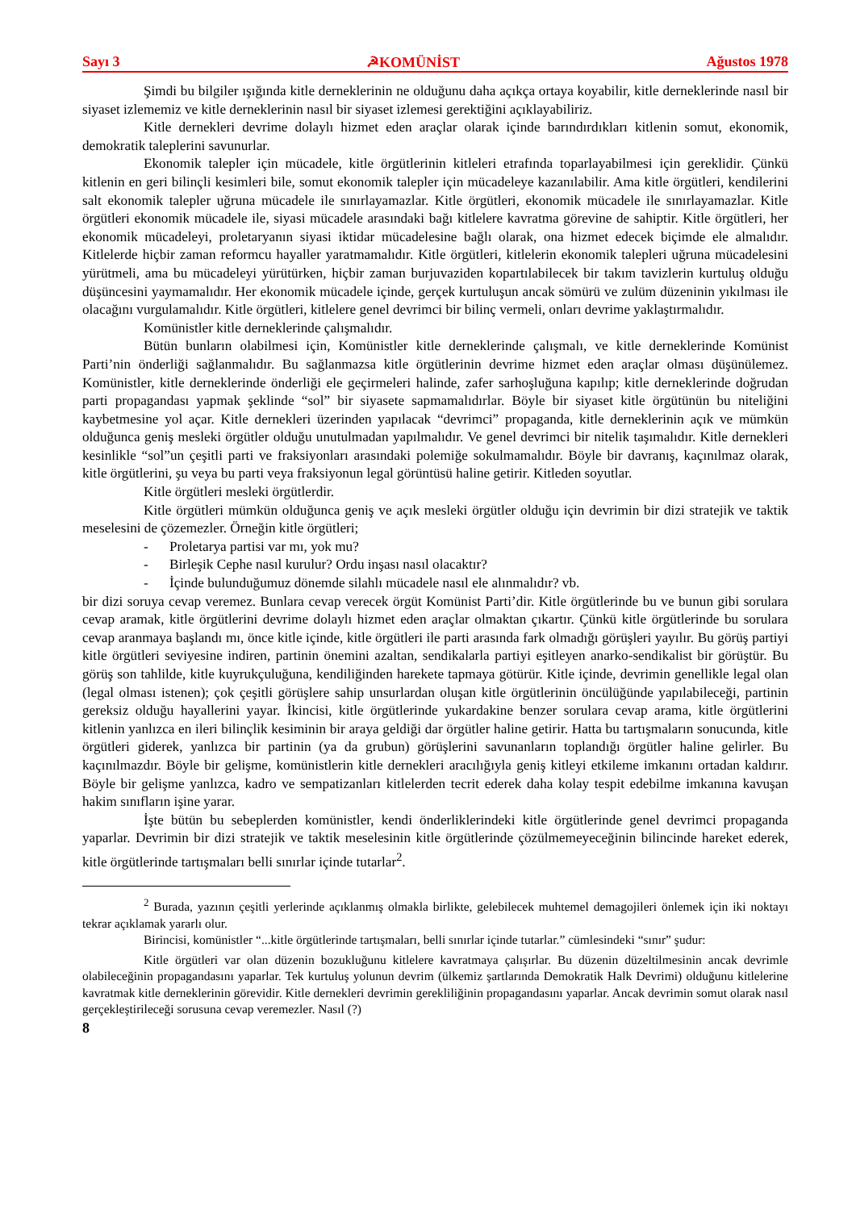Sayı 3 ☭KOMÜNİST Ağustos 1978
Şimdi bu bilgiler ışığında kitle derneklerinin ne olduğunu daha açıkça ortaya koyabilir, kitle derneklerinde nasıl bir siyaset izlememiz ve kitle derneklerinin nasıl bir siyaset izlemesi gerektiğini açıklayabiliriz.
Kitle dernekleri devrime dolaylı hizmet eden araçlar olarak içinde barındırdıkları kitlenin somut, ekonomik, demokratik taleplerini savunurlar.
Ekonomik talepler için mücadele, kitle örgütlerinin kitleleri etrafında toparlayabilmesi için gereklidir. Çünkü kitlenin en geri bilinçli kesimleri bile, somut ekonomik talepler için mücadeleye kazanılabilir. Ama kitle örgütleri, kendilerini salt ekonomik talepler uğruna mücadele ile sınırlayamazlar. Kitle örgütleri, ekonomik mücadele ile sınırlayamazlar. Kitle örgütleri ekonomik mücadele ile, siyasi mücadele arasındaki bağı kitlelere kavratma görevine de sahiptir. Kitle örgütleri, her ekonomik mücadeleyi, proletaryanın siyasi iktidar mücadelesine bağlı olarak, ona hizmet edecek biçimde ele almalıdır. Kitlelerde hiçbir zaman reformcu hayaller yaratmamalıdır. Kitle örgütleri, kitlelerin ekonomik talepleri uğruna mücadelesini yürütmeli, ama bu mücadeleyi yürütürken, hiçbir zaman burjuvaziden kopartılabilecek bir takım tavizlerin kurtuluş olduğu düşüncesini yaymamalıdır. Her ekonomik mücadele içinde, gerçek kurtuluşun ancak sömürü ve zulüm düzeninin yıkılması ile olacağını vurgulamalıdır. Kitle örgütleri, kitlelere genel devrimci bir bilinç vermeli, onları devrime yaklaştırmalıdır.
Komünistler kitle derneklerinde çalışmalıdır.
Bütün bunların olabilmesi için, Komünistler kitle derneklerinde çalışmalı, ve kitle derneklerinde Komünist Parti’nin önderliği sağlanmalıdır. Bu sağlanmazsa kitle örgütlerinin devrime hizmet eden araçlar olması düşünülemez. Komünistler, kitle derneklerinde önderliği ele geçirmeleri halinde, zafer sarhoşluğuna kapılıp; kitle derneklerinde doğrudan parti propagandası yapmak şeklinde “sol” bir siyasete sapmamalıdırlar. Böyle bir siyaset kitle örgütünün bu niteliğini kaybetmesine yol açar. Kitle dernekleri üzerinden yapılacak “devrimci” propaganda, kitle derneklerinin açık ve mümkün olduğunca geniş mesleki örgütler olduğu unutulmadan yapılmalıdır. Ve genel devrimci bir nitelik taşımalıdır. Kitle dernekleri kesinlikle “sol”un çeşitli parti ve fraksiyonları arasındaki polemiğe sokulmamalıdır. Böyle bir davranış, kaçınılmaz olarak, kitle örgütlerini, şu veya bu parti veya fraksiyonun legal görüntüsü haline getirir. Kitleden soyutlar.
Kitle örgütleri mesleki örgütlerdir.
Kitle örgütleri mümkün olduğunca geniş ve açık mesleki örgütler olduğu için devrimin bir dizi stratejik ve taktik meselesini de çözemezler. Örneğin kitle örgütleri;
- Proletarya partisi var mı, yok mu?
- Birleşik Cephe nasıl kurulur? Ordu inşası nasıl olacaktır?
- İçinde bulunduğumuz dönemde silahlı mücadele nasıl ele alınmalıdır? vb.
bir dizi soruya cevap veremez. Bunlara cevap verecek örgüt Komünist Parti’dir. Kitle örgütlerinde bu ve bunun gibi sorulara cevap aramak, kitle örgütlerini devrime dolaylı hizmet eden araçlar olmaktan çıkartır. Çünkü kitle örgütlerinde bu sorulara cevap aranmaya başlandı mı, önce kitle içinde, kitle örgütleri ile parti arasında fark olmadığı görüşleri yayılır. Bu görüş partiyi kitle örgütleri seviyesine indiren, partinin önemini azaltan, sendikalarla partiyi eşitleyen anarko-sendikalist bir görüştür. Bu görüş son tahlilde, kitle kuyrukçuluğuna, kendiliğinden harekete tapmaya götürür. Kitle içinde, devrimin genellikle legal olan (legal olması istenen); çok çeşitli görüşlere sahip unsurlardan oluşan kitle örgütlerinin öncülüğünde yapılabileceği, partinin gereksiz olduğu hayallerini yayar. İkincisi, kitle örgütlerinde yukardakine benzer sorulara cevap arama, kitle örgütlerini kitlenin yanlızca en ileri bilinçlik kesiminin bir araya geldiği dar örgütler haline getirir. Hatta bu tartışmaların sonucunda, kitle örgütleri giderek, yanlızca bir partinin (ya da grubun) görüşlerini savunanların toplandığı örgütler haline gelirler. Bu kaçınılmazdır. Böyle bir gelişme, komünistlerin kitle dernekleri aracılığıyla geniş kitleyi etkileme imkanını ortadan kaldırır. Böyle bir gelişme yanlızca, kadro ve sempatizanları kitlelerden tecrit ederek daha kolay tespit edebilme imkanına kavuşan hakim sınıfların işine yarar.
İşte bütün bu sebeplerden komünistler, kendi önderliklerindeki kitle örgütlerinde genel devrimci propaganda yaparlar. Devrimin bir dizi stratejik ve taktik meselesinin kitle örgütlerinde çözülmemeyeceğinin bilincinde hareket ederek, kitle örgütlerinde tartışmaları belli sınırlar içinde tutarlar<sup>2</sup>.
<sup>2</sup> Burada, yazının çeşitli yerlerinde açıklanmış olmakla birlikte, gelebilecek muhtemel demagojileri önlemek için iki noktayı tekrar açıklamak yararlı olur.
Birincisi, komünistler “...kitle örgütlerinde tartışmaları, belli sınırlar içinde tutarlar.” cümlesindeki “sınır” şudur:
Kitle örgütleri var olan düzenin bozukluğunu kitlelere kavratmaya çalışırlar. Bu düzenin düzeltilmesinin ancak devrimle olabileceğinin propagandasını yaparlar. Tek kurtuluş yolunun devrim (ülkemiz şartlarında Demokratik Halk Devrimi) olduğunu kitlelerine kavratmak kitle derneklerinin görevidir. Kitle dernekleri devrimin gerekliliğinin propagandasını yaparlar. Ancak devrimin somut olarak nasıl gerçekleştirileceği sorusuna cevap veremezler. Nasıl (?)
8